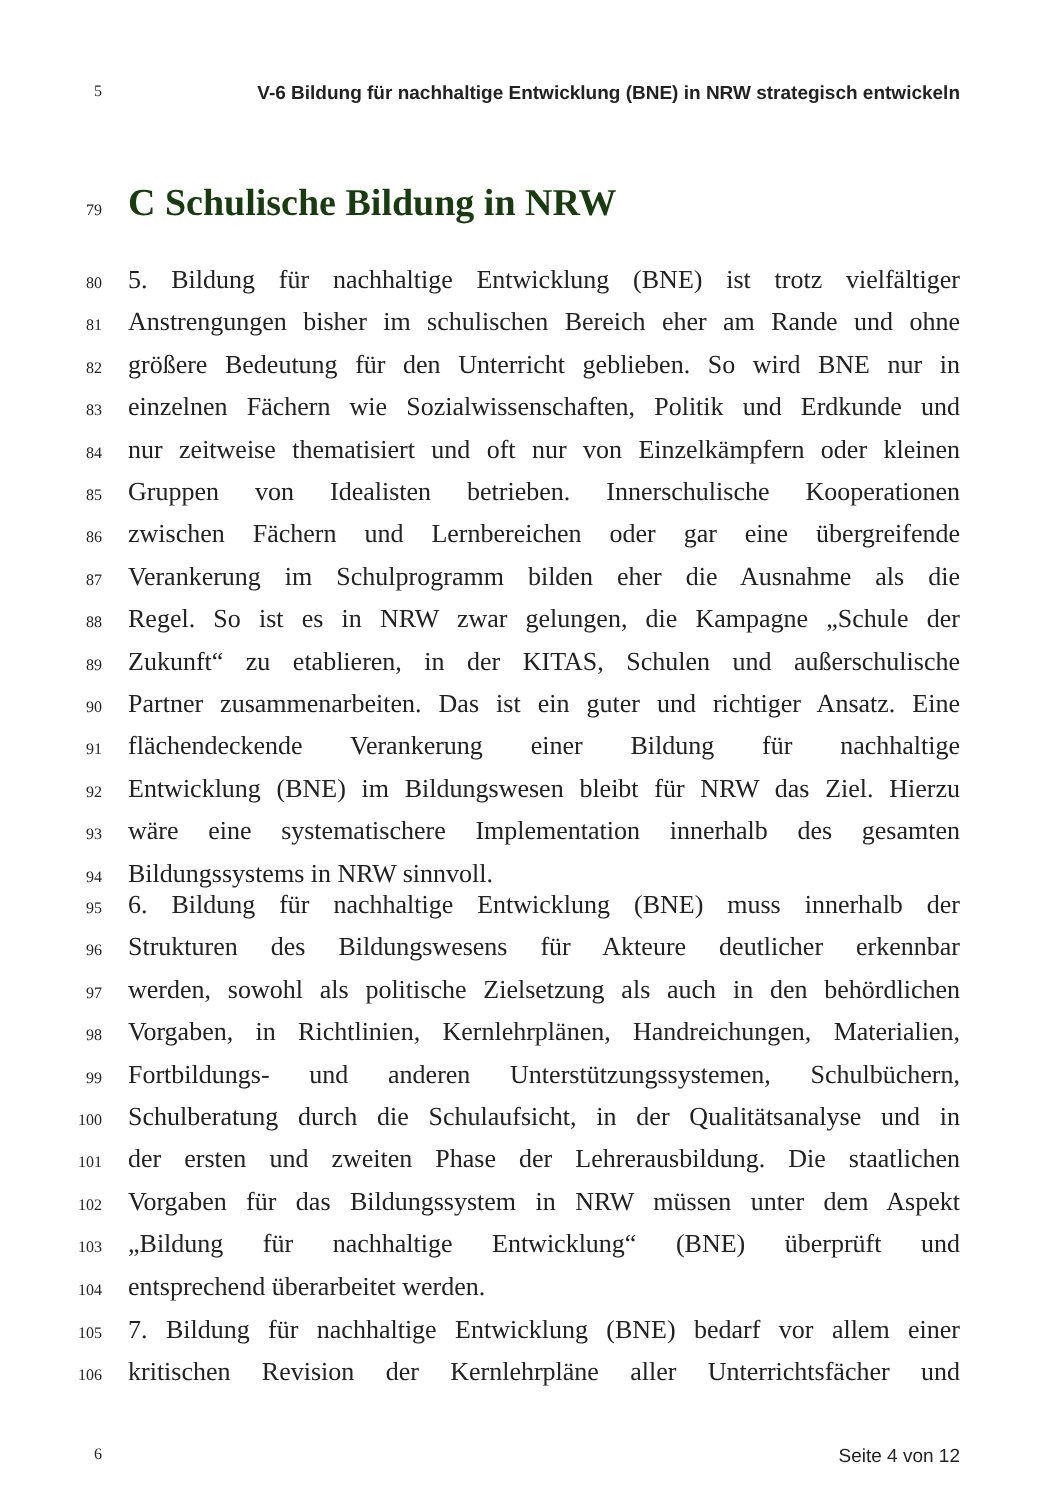5 V-6 Bildung für nachhaltige Entwicklung (BNE) in NRW strategisch entwickeln
79 C Schulische Bildung in NRW
80 5. Bildung für nachhaltige Entwicklung (BNE) ist trotz vielfältiger
81 Anstrengungen bisher im schulischen Bereich eher am Rande und ohne
82 größere Bedeutung für den Unterricht geblieben. So wird BNE nur in
83 einzelnen Fächern wie Sozialwissenschaften, Politik und Erdkunde und
84 nur zeitweise thematisiert und oft nur von Einzelkämpfern oder kleinen
85 Gruppen von Idealisten betrieben. Innerschulische Kooperationen
86 zwischen Fächern und Lernbereichen oder gar eine übergreifende
87 Verankerung im Schulprogramm bilden eher die Ausnahme als die
88 Regel. So ist es in NRW zwar gelungen, die Kampagne „Schule der
89 Zukunft“ zu etablieren, in der KITAS, Schulen und außerschulische
90 Partner zusammenarbeiten. Das ist ein guter und richtiger Ansatz. Eine
91 flächendeckende Verankerung einer Bildung für nachhaltige
92 Entwicklung (BNE) im Bildungswesen bleibt für NRW das Ziel. Hierzu
93 wäre eine systematischere Implementation innerhalb des gesamten
94 Bildungssystems in NRW sinnvoll.
95 6. Bildung für nachhaltige Entwicklung (BNE) muss innerhalb der
96 Strukturen des Bildungswesens für Akteure deutlicher erkennbar
97 werden, sowohl als politische Zielsetzung als auch in den behördlichen
98 Vorgaben, in Richtlinien, Kernlehrplänen, Handreichungen, Materialien,
99 Fortbildungs- und anderen Unterstützungssystemen, Schulbüchern,
100 Schulberatung durch die Schulaufsicht, in der Qualitätsanalyse und in
101 der ersten und zweiten Phase der Lehrerausbildung. Die staatlichen
102 Vorgaben für das Bildungssystem in NRW müssen unter dem Aspekt
103 „Bildung für nachhaltige Entwicklung“ (BNE) überprüft und
104 entsprechend überarbeitet werden.
105 7. Bildung für nachhaltige Entwicklung (BNE) bedarf vor allem einer
106 kritischen Revision der Kernlehrpläne aller Unterrichtsfächer und
6 Seite 4 von 12